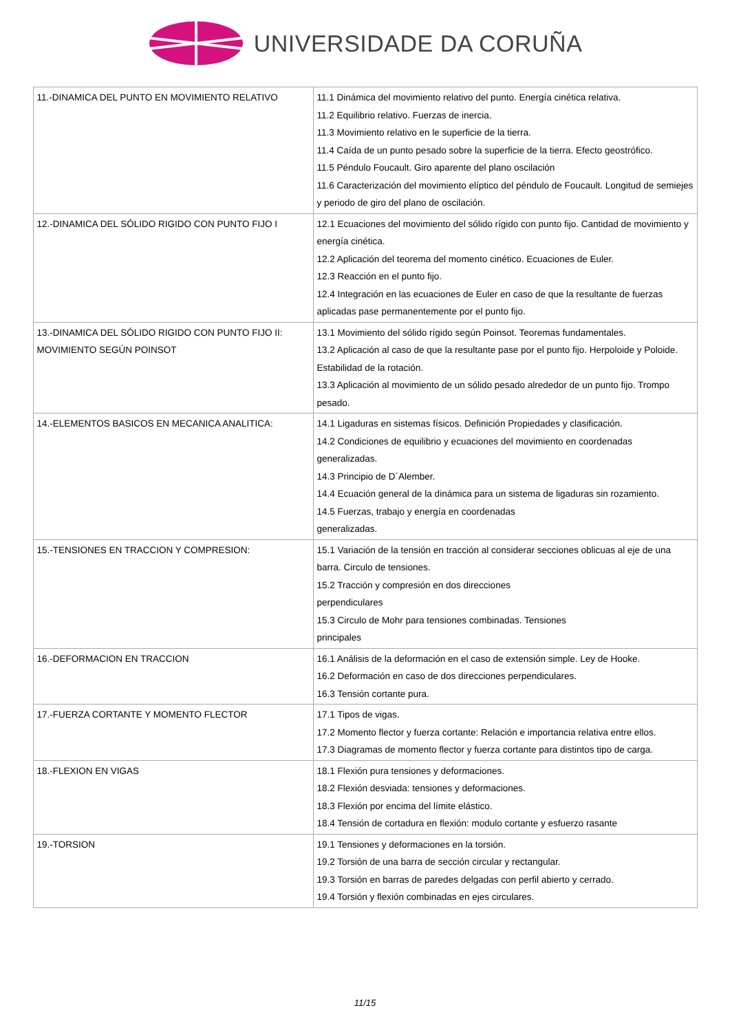UNIVERSIDADE DA CORUÑA
| 11.-DINAMICA DEL PUNTO EN MOVIMIENTO RELATIVO | 11.1 Dinámica del movimiento relativo del punto. Energía cinética relativa. 11.2 Equilibrio relativo. Fuerzas de inercia. 11.3 Movimiento relativo en le superficie de la tierra. 11.4 Caída de un punto pesado sobre la superficie de la tierra. Efecto geostrófico. 11.5 Péndulo Foucault. Giro aparente del plano oscilación 11.6 Caracterización del movimiento elíptico del péndulo de Foucault. Longitud de semiejes y periodo de giro del plano de oscilación. |
| 12.-DINAMICA DEL SÓLIDO RIGIDO CON PUNTO FIJO I | 12.1 Ecuaciones del movimiento del sólido rígido con punto fijo. Cantidad de movimiento y energía cinética. 12.2 Aplicación del teorema del momento cinético. Ecuaciones de Euler. 12.3 Reacción en el punto fijo. 12.4 Integración en las ecuaciones de Euler en caso de que la resultante de fuerzas aplicadas pase permanentemente por el punto fijo. |
| 13.-DINAMICA DEL SÓLIDO RIGIDO CON PUNTO FIJO II: MOVIMIENTO SEGÚN POINSOT | 13.1 Movimiento del sólido rígido según Poinsot. Teoremas fundamentales. 13.2 Aplicación al caso de que la resultante pase por el punto fijo. Herpoloide y Poloide. Estabilidad de la rotación. 13.3 Aplicación al movimiento de un sólido pesado alrededor de un punto fijo. Trompo pesado. |
| 14.-ELEMENTOS BASICOS EN MECANICA ANALITICA: | 14.1 Ligaduras en sistemas físicos. Definición Propiedades y clasificación. 14.2 Condiciones de equilibrio y ecuaciones del movimiento en coordenadas generalizadas. 14.3 Principio de D´Alember. 14.4 Ecuación general de la dinámica para un sistema de ligaduras sin rozamiento. 14.5 Fuerzas, trabajo y energía en coordenadas generalizadas. |
| 15.-TENSIONES EN TRACCION Y COMPRESION: | 15.1 Variación de la tensión en tracción al considerar secciones oblicuas al eje de una barra. Circulo de tensiones. 15.2 Tracción y compresión en dos direcciones perpendiculares 15.3 Circulo de Mohr para tensiones combinadas. Tensiones principales |
| 16.-DEFORMACION EN TRACCION | 16.1 Análisis de la deformación en el caso de extensión simple. Ley de Hooke. 16.2 Deformación en caso de dos direcciones perpendiculares. 16.3 Tensión cortante pura. |
| 17.-FUERZA CORTANTE Y MOMENTO FLECTOR | 17.1 Tipos de vigas. 17.2 Momento flector y fuerza cortante: Relación e importancia relativa entre ellos. 17.3 Diagramas de momento flector y fuerza cortante para distintos tipo de carga. |
| 18.-FLEXION EN VIGAS | 18.1 Flexión pura tensiones y deformaciones. 18.2 Flexión desviada: tensiones y deformaciones. 18.3 Flexión por encima del límite elástico. 18.4 Tensión de cortadura en flexión: modulo cortante y esfuerzo rasante |
| 19.-TORSION | 19.1 Tensiones y deformaciones en la torsión. 19.2 Torsión de una barra de sección circular y rectangular. 19.3 Torsión en barras de paredes delgadas con perfil abierto y cerrado. 19.4 Torsión y flexión combinadas en ejes circulares. |
11/15